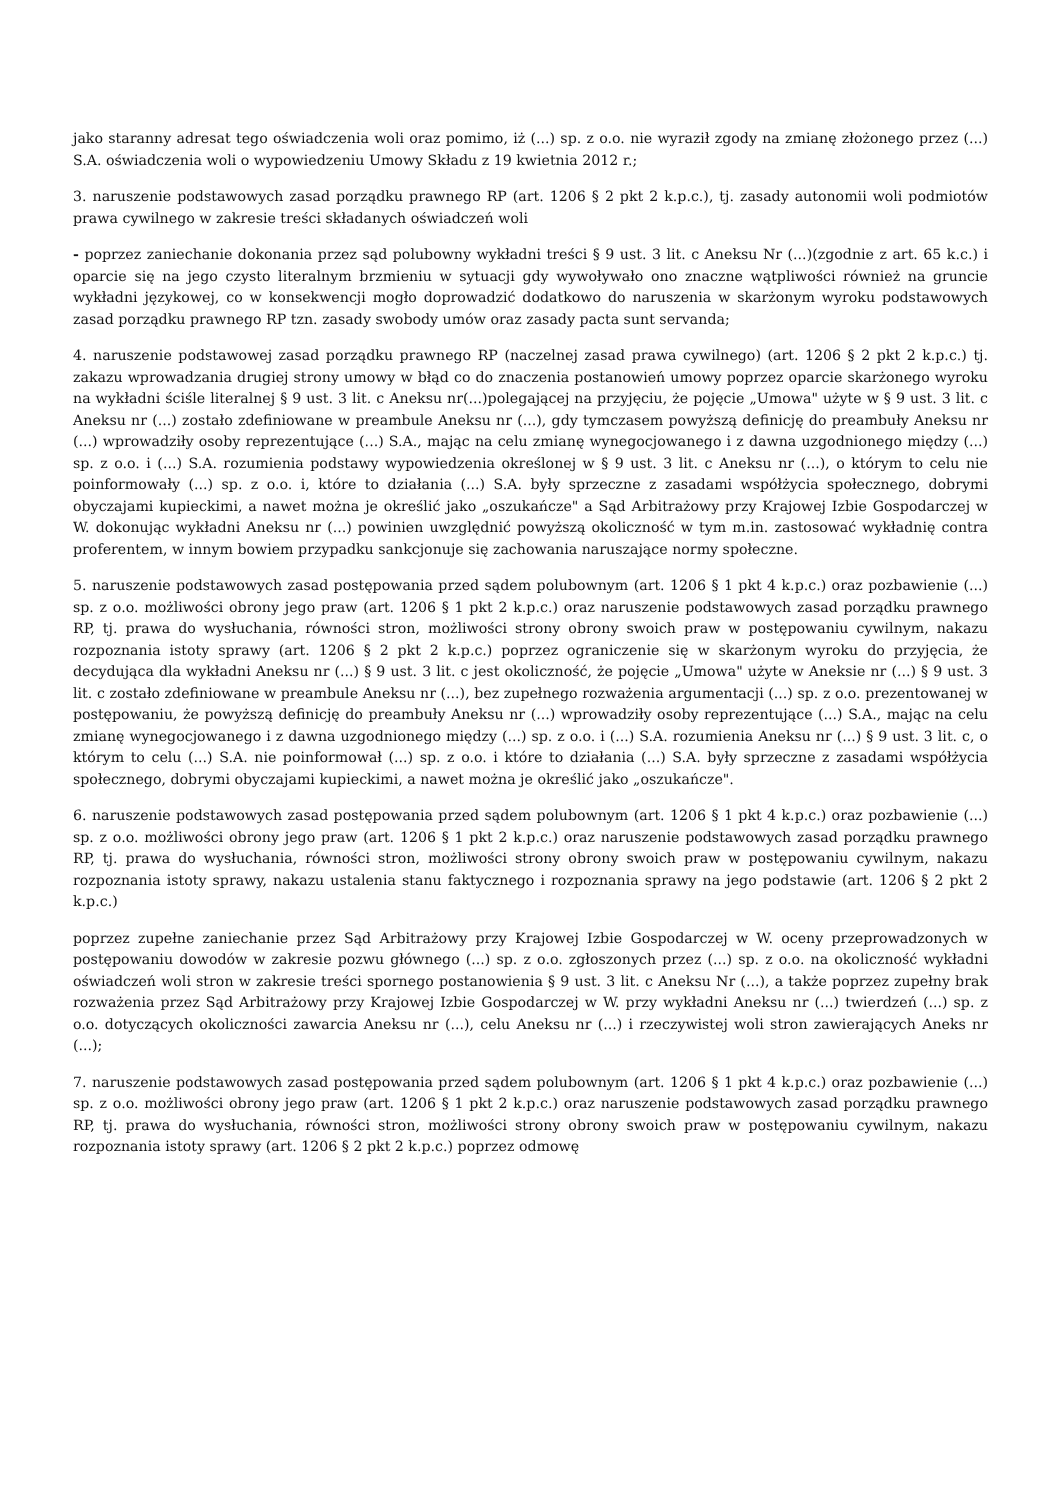jako staranny adresat tego oświadczenia woli oraz pomimo, iż (...) sp. z o.o. nie wyraził zgody na zmianę złożonego przez (...) S.A. oświadczenia woli o wypowiedzeniu Umowy Składu z 19 kwietnia 2012 r.;
3. naruszenie podstawowych zasad porządku prawnego RP (art. 1206 § 2 pkt 2 k.p.c.), tj. zasady autonomii woli podmiotów prawa cywilnego w zakresie treści składanych oświadczeń woli
- poprzez zaniechanie dokonania przez sąd polubowny wykładni treści § 9 ust. 3 lit. c Aneksu Nr (...)(zgodnie z art. 65 k.c.) i oparcie się na jego czysto literalnym brzmieniu w sytuacji gdy wywoływało ono znaczne wątpliwości również na gruncie wykładni językowej, co w konsekwencji mogło doprowadzić dodatkowo do naruszenia w skarżonym wyroku podstawowych zasad porządku prawnego RP tzn. zasady swobody umów oraz zasady pacta sunt servanda;
4. naruszenie podstawowej zasad porządku prawnego RP (naczelnej zasad prawa cywilnego) (art. 1206 § 2 pkt 2 k.p.c.) tj. zakazu wprowadzania drugiej strony umowy w błąd co do znaczenia postanowień umowy poprzez oparcie skarżonego wyroku na wykładni ściśle literalnej § 9 ust. 3 lit. c Aneksu nr(...)polegającej na przyjęciu, że pojęcie „Umowa" użyte w § 9 ust. 3 lit. c Aneksu nr (...) zostało zdefiniowane w preambule Aneksu nr (...), gdy tymczasem powyższą definicję do preambuły Aneksu nr (...) wprowadziły osoby reprezentujące (...) S.A., mając na celu zmianę wynegocjowanego i z dawna uzgodnionego między (...) sp. z o.o. i (...) S.A. rozumienia podstawy wypowiedzenia określonej w § 9 ust. 3 lit. c Aneksu nr (...), o którym to celu nie poinformowały (...) sp. z o.o. i, które to działania (...) S.A. były sprzeczne z zasadami współżycia społecznego, dobrymi obyczajami kupieckimi, a nawet można je określić jako „oszukańcze" a Sąd Arbitrażowy przy Krajowej Izbie Gospodarczej w W. dokonując wykładni Aneksu nr (...) powinien uwzględnić powyższą okoliczność w tym m.in. zastosować wykładnię contra proferentem, w innym bowiem przypadku sankcjonuje się zachowania naruszające normy społeczne.
5. naruszenie podstawowych zasad postępowania przed sądem polubownym (art. 1206 § 1 pkt 4 k.p.c.) oraz pozbawienie (...) sp. z o.o. możliwości obrony jego praw (art. 1206 § 1 pkt 2 k.p.c.) oraz naruszenie podstawowych zasad porządku prawnego RP, tj. prawa do wysłuchania, równości stron, możliwości strony obrony swoich praw w postępowaniu cywilnym, nakazu rozpoznania istoty sprawy (art. 1206 § 2 pkt 2 k.p.c.) poprzez ograniczenie się w skarżonym wyroku do przyjęcia, że decydująca dla wykładni Aneksu nr (...) § 9 ust. 3 lit. c jest okoliczność, że pojęcie „Umowa" użyte w Aneksie nr (...) § 9 ust. 3 lit. c zostało zdefiniowane w preambule Aneksu nr (...), bez zupełnego rozważenia argumentacji (...) sp. z o.o. prezentowanej w postępowaniu, że powyższą definicję do preambuły Aneksu nr (...) wprowadziły osoby reprezentujące (...) S.A., mając na celu zmianę wynegocjowanego i z dawna uzgodnionego między (...) sp. z o.o. i (...) S.A. rozumienia Aneksu nr (...) § 9 ust. 3 lit. c, o którym to celu (...) S.A. nie poinformował (...) sp. z o.o. i które to działania (...) S.A. były sprzeczne z zasadami współżycia społecznego, dobrymi obyczajami kupieckimi, a nawet można je określić jako „oszukańcze".
6. naruszenie podstawowych zasad postępowania przed sądem polubownym (art. 1206 § 1 pkt 4 k.p.c.) oraz pozbawienie (...) sp. z o.o. możliwości obrony jego praw (art. 1206 § 1 pkt 2 k.p.c.) oraz naruszenie podstawowych zasad porządku prawnego RP, tj. prawa do wysłuchania, równości stron, możliwości strony obrony swoich praw w postępowaniu cywilnym, nakazu rozpoznania istoty sprawy, nakazu ustalenia stanu faktycznego i rozpoznania sprawy na jego podstawie (art. 1206 § 2 pkt 2 k.p.c.)
poprzez zupełne zaniechanie przez Sąd Arbitrażowy przy Krajowej Izbie Gospodarczej w W. oceny przeprowadzonych w postępowaniu dowodów w zakresie pozwu głównego (...) sp. z o.o. zgłoszonych przez (...) sp. z o.o. na okoliczność wykładni oświadczeń woli stron w zakresie treści spornego postanowienia § 9 ust. 3 lit. c Aneksu Nr (...), a także poprzez zupełny brak rozważenia przez Sąd Arbitrażowy przy Krajowej Izbie Gospodarczej w W. przy wykładni Aneksu nr (...) twierdzeń (...) sp. z o.o. dotyczących okoliczności zawarcia Aneksu nr (...), celu Aneksu nr (...) i rzeczywistej woli stron zawierających Aneks nr (...);
7. naruszenie podstawowych zasad postępowania przed sądem polubownym (art. 1206 § 1 pkt 4 k.p.c.) oraz pozbawienie (...) sp. z o.o. możliwości obrony jego praw (art. 1206 § 1 pkt 2 k.p.c.) oraz naruszenie podstawowych zasad porządku prawnego RP, tj. prawa do wysłuchania, równości stron, możliwości strony obrony swoich praw w postępowaniu cywilnym, nakazu rozpoznania istoty sprawy (art. 1206 § 2 pkt 2 k.p.c.) poprzez odmowę